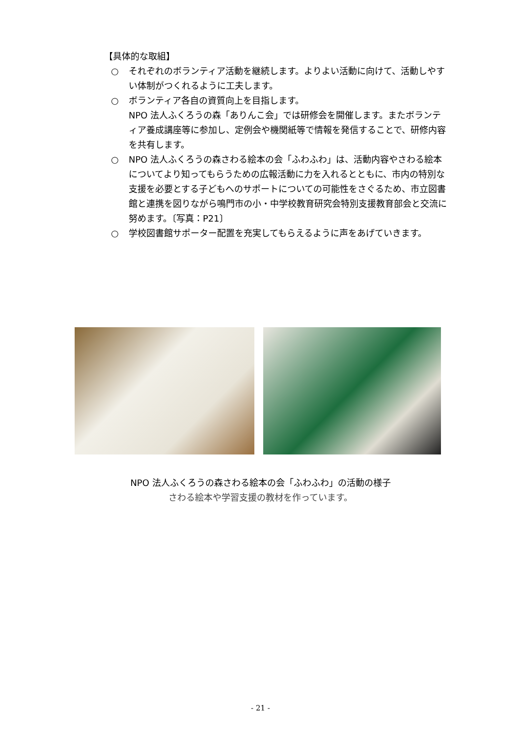【具体的な取組】
○ それぞれのボランティア活動を継続します。よりよい活動に向けて、活動しやすい体制がつくれるように工夫します。
○ ボランティア各自の資質向上を目指します。
NPO 法人ふくろうの森「ありんこ会」では研修会を開催します。またボランティア養成講座等に参加し、定例会や機関紙等で情報を発信することで、研修内容を共有します。
○ NPO 法人ふくろうの森さわる絵本の会「ふわふわ」は、活動内容やさわる絵本についてより知ってもらうための広報活動に力を入れるとともに、市内の特別な支援を必要とする子どもへのサポートについての可能性をさぐるため、市立図書館と連携を図りながら鳴門市の小・中学校教育研究会特別支援教育部会と交流に努めます。〔写真：P21〕
○ 学校図書館サポーター配置を充実してもらえるように声をあげていきます。
NPO 法人ふくろうの森さわる絵本の会「ふわふわ」の活動の様子
さわる絵本や学習支援の教材を作っています。
- 21 -